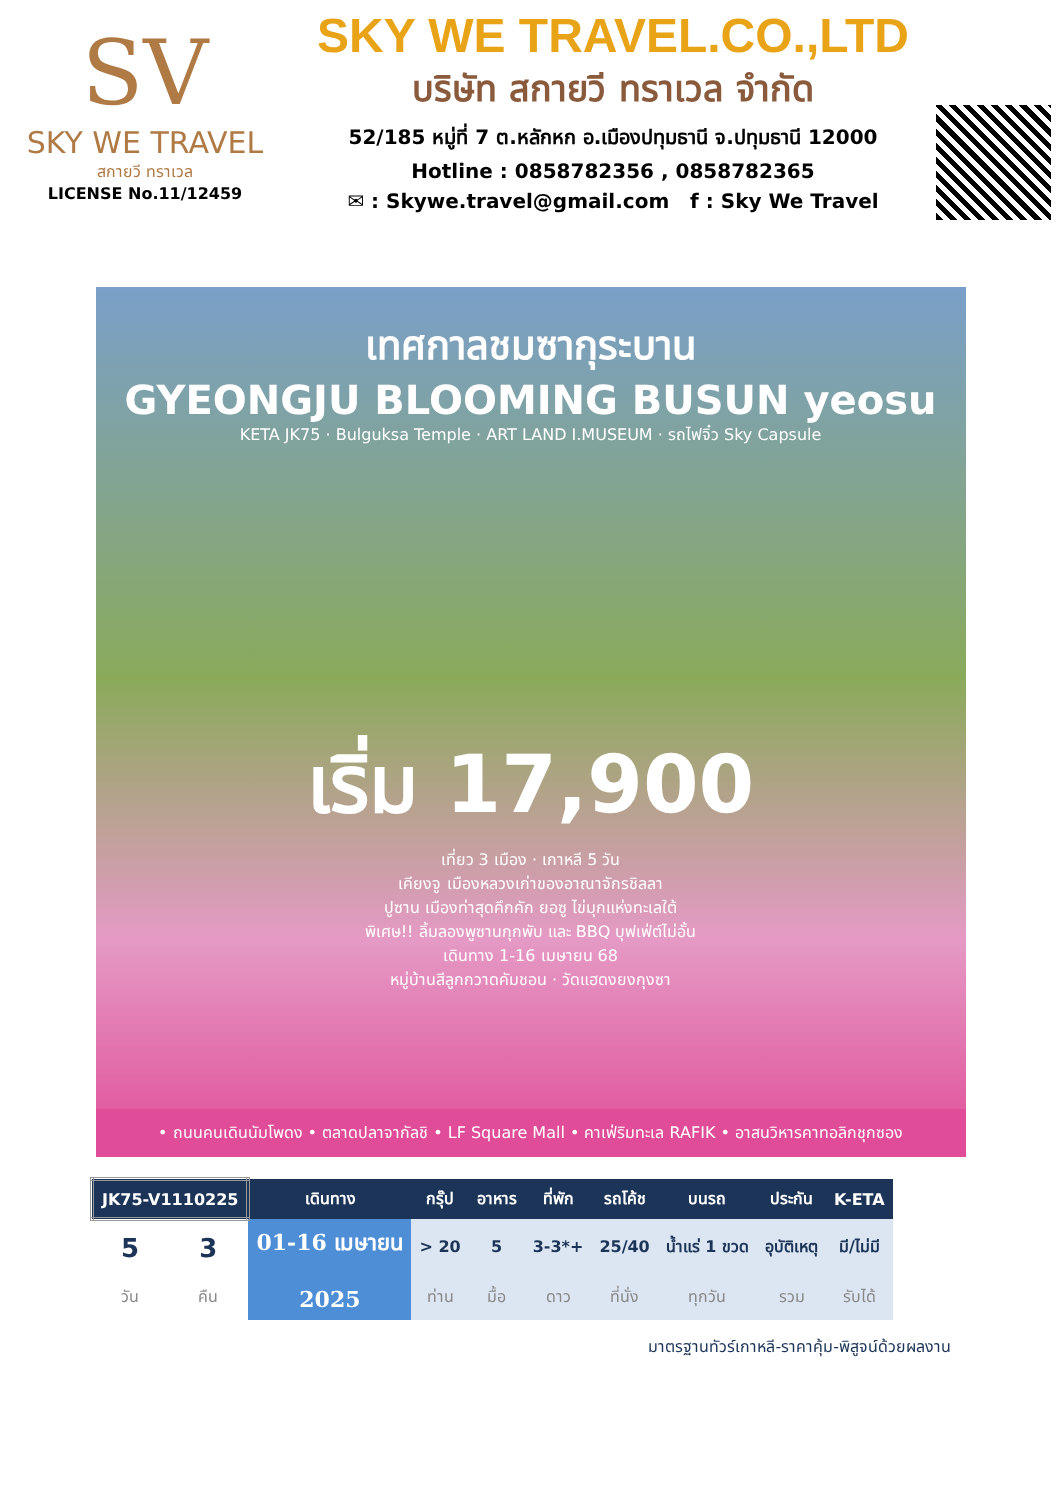SV
SKY WE TRAVEL
สกายวี ทราเวล
LICENSE No.11/12459
SKY WE TRAVEL.CO.,LTD
บริษัท สกายวี ทราเวล จำกัด
52/185 หมู่ที่ 7 ต.หลักหก อ.เมืองปทุมธานี จ.ปทุมธานี 12000
Hotline : 0858782356 , 0858782365
✉ : Skywe.travel@gmail.com f : Sky We Travel
เทศกาลชมซากุระบาน
GYEONGJU BLOOMING BUSUN yeosu
KETA JK75 · Bulguksa Temple · ART LAND I.MUSEUM · รถไฟจิ๋ว Sky Capsule
เริ่ม 17,900
เที่ยว 3 เมือง · เกาหลี 5 วัน
เคียงจู เมืองหลวงเก่าของอาณาจักรชิลลา
ปูซาน เมืองท่าสุดคึกคัก ยอซู ไข่มุกแห่งทะเลใต้
พิเศษ!! ลิ้มลองพูซานกุกพับ และ BBQ บุฟเฟ่ต์ไม่อั้น
เดินทาง 1-16 เมษายน 68
หมู่บ้านสีลูกกวาดคัมชอน · วัดแฮดงยงกุงซา
• ถนนคนเดินนัมโพดง • ตลาดปลาจากัลชิ • LF Square Mall • คาเฟ่ริมทะเล RAFIK • อาสนวิหารคาทอลิกชุกซอง
| JK75-V1110225 | | เดินทาง | กรุ๊ป | อาหาร | ที่พัก | รถโค้ช | บนรถ | ประกัน | K-ETA |
| --- | --- | --- | --- | --- | --- | --- | --- | --- | --- |
| 5 | 3 | 01-16 เมษายน 2025 | > 20 | 5 | 3-3*+ | 25/40 | น้ำแร่ 1 ขวด | อุบัติเหตุ | มี/ไม่มี |
| วัน | คืน | | ท่าน | มื้อ | ดาว | ที่นั่ง | ทุกวัน | รวม | รับได้ |
มาตรฐานทัวร์เกาหลี-ราคาคุ้ม-พิสูจน์ด้วยผลงาน